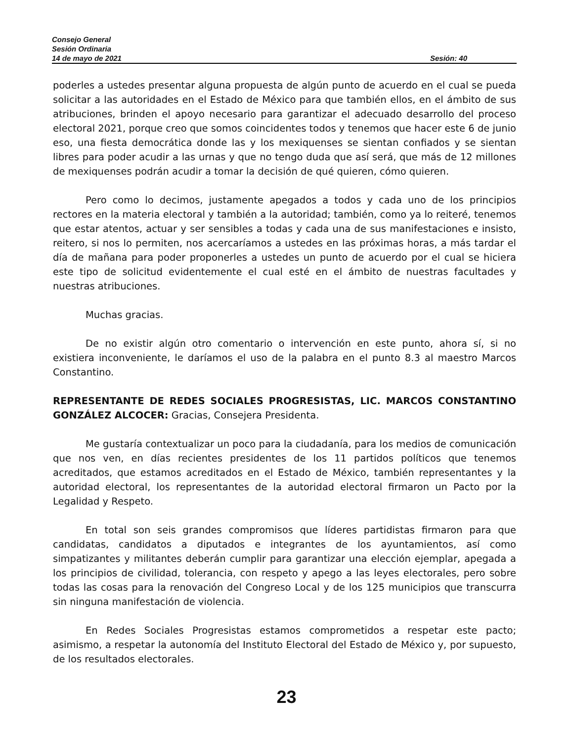Consejo General
Sesión Ordinaria
14 de mayo de 2021 Sesión: 40
poderles a ustedes presentar alguna propuesta de algún punto de acuerdo en el cual se pueda solicitar a las autoridades en el Estado de México para que también ellos, en el ámbito de sus atribuciones, brinden el apoyo necesario para garantizar el adecuado desarrollo del proceso electoral 2021, porque creo que somos coincidentes todos y tenemos que hacer este 6 de junio eso, una fiesta democrática donde las y los mexiquenses se sientan confiados y se sientan libres para poder acudir a las urnas y que no tengo duda que así será, que más de 12 millones de mexiquenses podrán acudir a tomar la decisión de qué quieren, cómo quieren.
Pero como lo decimos, justamente apegados a todos y cada uno de los principios rectores en la materia electoral y también a la autoridad; también, como ya lo reiteré, tenemos que estar atentos, actuar y ser sensibles a todas y cada una de sus manifestaciones e insisto, reitero, si nos lo permiten, nos acercaríamos a ustedes en las próximas horas, a más tardar el día de mañana para poder proponerles a ustedes un punto de acuerdo por el cual se hiciera este tipo de solicitud evidentemente el cual esté en el ámbito de nuestras facultades y nuestras atribuciones.
Muchas gracias.
De no existir algún otro comentario o intervención en este punto, ahora sí, si no existiera inconveniente, le daríamos el uso de la palabra en el punto 8.3 al maestro Marcos Constantino.
REPRESENTANTE DE REDES SOCIALES PROGRESISTAS, LIC. MARCOS CONSTANTINO GONZÁLEZ ALCOCER: Gracias, Consejera Presidenta.
Me gustaría contextualizar un poco para la ciudadanía, para los medios de comunicación que nos ven, en días recientes presidentes de los 11 partidos políticos que tenemos acreditados, que estamos acreditados en el Estado de México, también representantes y la autoridad electoral, los representantes de la autoridad electoral firmaron un Pacto por la Legalidad y Respeto.
En total son seis grandes compromisos que líderes partidistas firmaron para que candidatas, candidatos a diputados e integrantes de los ayuntamientos, así como simpatizantes y militantes deberán cumplir para garantizar una elección ejemplar, apegada a los principios de civilidad, tolerancia, con respeto y apego a las leyes electorales, pero sobre todas las cosas para la renovación del Congreso Local y de los 125 municipios que transcurra sin ninguna manifestación de violencia.
En Redes Sociales Progresistas estamos comprometidos a respetar este pacto; asimismo, a respetar la autonomía del Instituto Electoral del Estado de México y, por supuesto, de los resultados electorales.
23